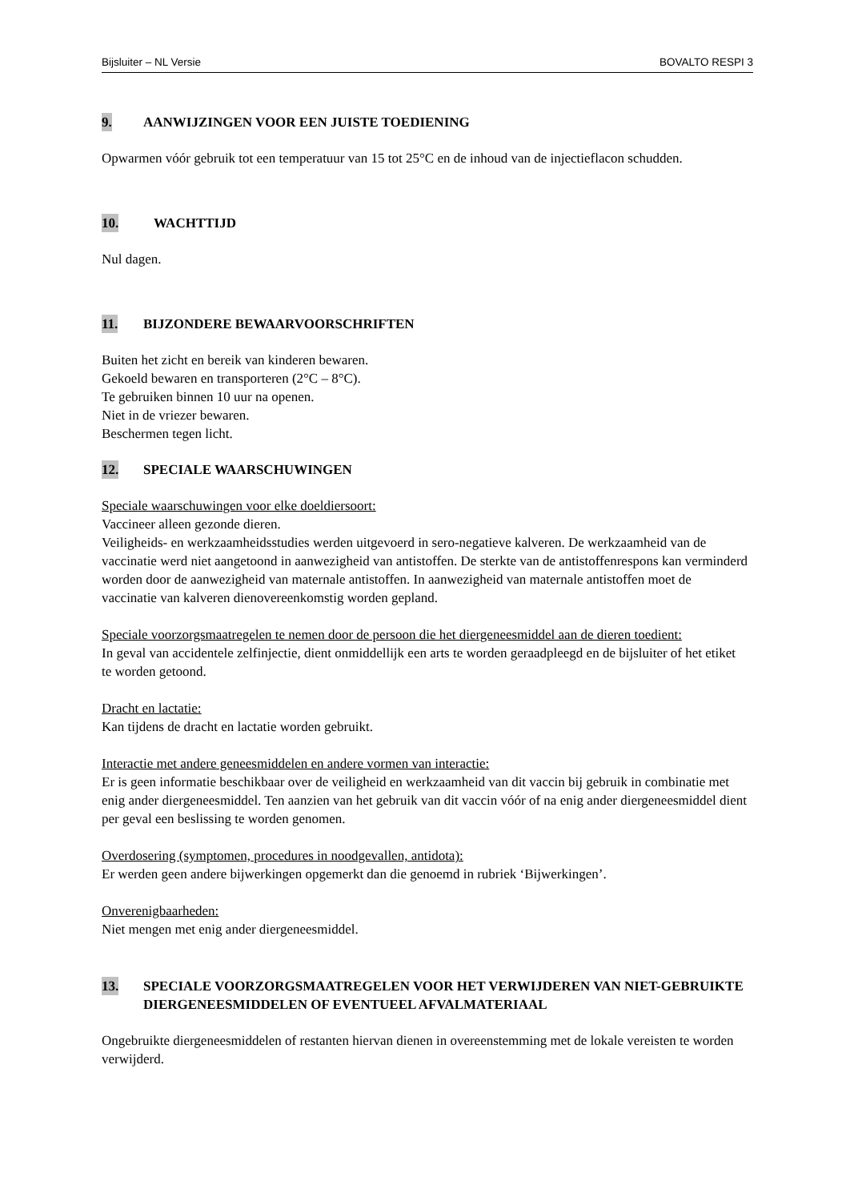Bijsluiter – NL Versie BOVALTO RESPI 3
9. AANWIJZINGEN VOOR EEN JUISTE TOEDIENING
Opwarmen vóór gebruik tot een temperatuur van 15 tot 25°C en de inhoud van de injectieflacon schudden.
10. WACHTTIJD
Nul dagen.
11. BIJZONDERE BEWAARVOORSCHRIFTEN
Buiten het zicht en bereik van kinderen bewaren.
Gekoeld bewaren en transporteren (2°C – 8°C).
Te gebruiken binnen 10 uur na openen.
Niet in de vriezer bewaren.
Beschermen tegen licht.
12. SPECIALE WAARSCHUWINGEN
Speciale waarschuwingen voor elke doeldiersoort:
Vaccineer alleen gezonde dieren.
Veiligheids- en werkzaamheidsstudies werden uitgevoerd in sero-negatieve kalveren. De werkzaamheid van de vaccinatie werd niet aangetoond in aanwezigheid van antistoffen. De sterkte van de antistoffenrespons kan verminderd worden door de aanwezigheid van maternale antistoffen. In aanwezigheid van maternale antistoffen moet de vaccinatie van kalveren dienovereenkomstig worden gepland.
Speciale voorzorgsmaatregelen te nemen door de persoon die het diergeneesmiddel aan de dieren toedient:
In geval van accidentele zelfinjectie, dient onmiddellijk een arts te worden geraadpleegd en de bijsluiter of het etiket te worden getoond.
Dracht en lactatie:
Kan tijdens de dracht en lactatie worden gebruikt.
Interactie met andere geneesmiddelen en andere vormen van interactie:
Er is geen informatie beschikbaar over de veiligheid en werkzaamheid van dit vaccin bij gebruik in combinatie met enig ander diergeneesmiddel. Ten aanzien van het gebruik van dit vaccin vóór of na enig ander diergeneesmiddel dient per geval een beslissing te worden genomen.
Overdosering (symptomen, procedures in noodgevallen, antidota):
Er werden geen andere bijwerkingen opgemerkt dan die genoemd in rubriek ‘Bijwerkingen’.
Onverenigbaarheden:
Niet mengen met enig ander diergeneesmiddel.
13. SPECIALE VOORZORGSMAATREGELEN VOOR HET VERWIJDEREN VAN NIET-GEBRUIKTE DIERGENEESMIDDELEN OF EVENTUEEL AFVALMATERIAAL
Ongebruikte diergeneesmiddelen of restanten hiervan dienen in overeenstemming met de lokale vereisten te worden verwijderd.